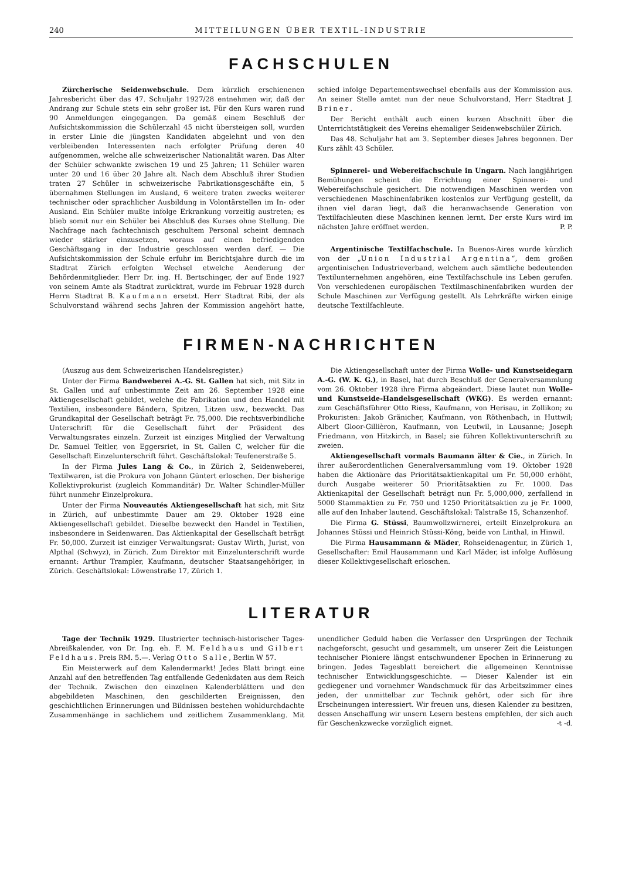240 MITTEILUNGEN ÜBER TEXTIL-INDUSTRIE
FACHSCHULEN
Zürcherische Seidenwebschule. Dem kürzlich erschienenen Jahresbericht über das 47. Schuljahr 1927/28 entnehmen wir, daß der Andrang zur Schule stets ein sehr großer ist. Für den Kurs waren rund 90 Anmeldungen eingegangen. Da gemäß einem Beschluß der Aufsichtskommission die Schülerzahl 45 nicht übersteigen soll, wurden in erster Linie die jüngsten Kandidaten abgelehnt und von den verbleibenden Interessenten nach erfolgter Prüfung deren 40 aufgenommen, welche alle schweizerischer Nationalität waren. Das Alter der Schüler schwankte zwischen 19 und 25 Jahren; 11 Schüler waren unter 20 und 16 über 20 Jahre alt. Nach dem Abschluß ihrer Studien traten 27 Schüler in schweizerische Fabrikationsgeschäfte ein, 5 übernahmen Stellungen im Ausland, 6 weitere traten zwecks weiterer technischer oder sprachlicher Ausbildung in Volontärstellen im In- oder Ausland. Ein Schüler mußte infolge Erkrankung vorzeitig austreten; es blieb somit nur ein Schüler bei Abschluß des Kurses ohne Stellung. Die Nachfrage nach fachtechnisch geschultem Personal scheint demnach wieder stärker einzusetzen, woraus auf einen befriedigenden Geschäftsgang in der Industrie geschlossen werden darf. — Die Aufsichtskommission der Schule erfuhr im Berichtsjahre durch die im Stadtrat Zürich erfolgten Wechsel etwelche Aenderung der Behördenmitglieder. Herr Dr. ing. H. Bertschinger, der auf Ende 1927 von seinem Amte als Stadtrat zurücktrat, wurde im Februar 1928 durch Herrn Stadtrat B. Kaufmann ersetzt. Herr Stadtrat Ribi, der als Schulvorstand während sechs Jahren der Kommission angehört hatte, schied infolge Departementswechsel ebenfalls aus der Kommission aus. An seiner Stelle amtet nun der neue Schulvorstand, Herr Stadtrat J. Briner.
Der Bericht enthält auch einen kurzen Abschnitt über die Unterrichtstätigkeit des Vereins ehemaliger Seidenwebschüler Zürich.
Das 48. Schuljahr hat am 3. September dieses Jahres begonnen. Der Kurs zählt 43 Schüler.
Spinnerei- und Webereifachschule in Ungarn. Nach langjährigen Bemühungen scheint die Errichtung einer Spinnerei- und Webereifachschule gesichert. Die notwendigen Maschinen werden von verschiedenen Maschinenfabriken kostenlos zur Verfügung gestellt, da ihnen viel daran liegt, daß die heranwachsende Generation von Textilfachleuten diese Maschinen kennen lernt. Der erste Kurs wird im nächsten Jahre eröffnet werden. P. P.
Argentinische Textilfachschule. In Buenos-Aires wurde kürzlich von der „Union Industrial Argentina“, dem großen argentinischen Industrieverband, welchem auch sämtliche bedeutenden Textilunternehmen angehören, eine Textilfachschule ins Leben gerufen. Von verschiedenen europäischen Textilmaschinenfabriken wurden der Schule Maschinen zur Verfügung gestellt. Als Lehrkräfte wirken einige deutsche Textilfachleute.
FIRMEN-NACHRICHTEN
(Auszug aus dem Schweizerischen Handelsregister.)
Unter der Firma Bandweberei A.-G. St. Gallen hat sich, mit Sitz in St. Gallen und auf unbestimmte Zeit am 26. September 1928 eine Aktiengesellschaft gebildet, welche die Fabrikation und den Handel mit Textilien, insbesondere Bändern, Spitzen, Litzen usw., bezweckt. Das Grundkapital der Gesellschaft beträgt Fr. 75,000. Die rechtsverbindliche Unterschrift für die Gesellschaft führt der Präsident des Verwaltungsrates einzeln. Zurzeit ist einziges Mitglied der Verwaltung Dr. Samuel Teitler, von Eggersriet, in St. Gallen C, welcher für die Gesellschaft Einzelunterschrift führt. Geschäftslokal: Teufenerstraße 5.
In der Firma Jules Lang & Co., in Zürich 2, Seidenweberei, Textilwaren, ist die Prokura von Johann Güntert erloschen. Der bisherige Kollektivprokurist (zugleich Kommanditär) Dr. Walter Schindler-Müller führt nunmehr Einzelprokura.
Unter der Firma Nouveautés Aktiengesellschaft hat sich, mit Sitz in Zürich, auf unbestimmte Dauer am 29. Oktober 1928 eine Aktiengesellschaft gebildet. Dieselbe bezweckt den Handel in Textilien, insbesondere in Seidenwaren. Das Aktienkapital der Gesellschaft beträgt Fr. 50,000. Zurzeit ist einziger Verwaltungsrat: Gustav Wirth, Jurist, von Alpthal (Schwyz), in Zürich. Zum Direktor mit Einzelunterschrift wurde ernannt: Arthur Trampler, Kaufmann, deutscher Staatsangehöriger, in Zürich. Geschäftslokal: Löwenstraße 17, Zürich 1.
Die Aktiengesellschaft unter der Firma Wolle- und Kunstseidegarn A.-G. (W. K. G.), in Basel, hat durch Beschluß der Generalversammlung vom 26. Oktober 1928 ihre Firma abgeändert. Diese lautet nun Wolle- und Kunstseide-Handelsgesellschaft (WKG). Es werden ernannt: zum Geschäftsführer Otto Riess, Kaufmann, von Herisau, in Zollikon; zu Prokuristen: Jakob Gränicher, Kaufmann, von Röthenbach, in Huttwil; Albert Gloor-Gillièron, Kaufmann, von Leutwil, in Lausanne; Joseph Friedmann, von Hitzkirch, in Basel; sie führen Kollektivunterschrift zu zweien.
Aktiengesellschaft vormals Baumann älter & Cie., in Zürich. In ihrer außerordentlichen Generalversammlung vom 19. Oktober 1928 haben die Aktionäre das Prioritätsaktienkapital um Fr. 50,000 erhöht, durch Ausgabe weiterer 50 Prioritätsaktien zu Fr. 1000. Das Aktienkapital der Gesellschaft beträgt nun Fr. 5,000,000, zerfallend in 5000 Stammaktien zu Fr. 750 und 1250 Prioritätsaktien zu je Fr. 1000, alle auf den Inhaber lautend. Geschäftslokal: Talstraße 15, Schanzenhof.
Die Firma G. Stüssi, Baumwollzwirnerei, erteilt Einzelprokura an Johannes Stüssi und Heinrich Stüssi-Köng, beide von Linthal, in Hinwil.
Die Firma Hausammann & Mäder, Rohseidenagentur, in Zürich 1, Gesellschafter: Emil Hausammann und Karl Mäder, ist infolge Auflösung dieser Kollektivgesellschaft erloschen.
LITERATUR
Tage der Technik 1929. Illustrierter technisch-historischer Tages-Abreißkalender, von Dr. Ing. eh. F. M. Feldhaus und Gilbert Feldhaus. Preis RM. 5.—. Verlag Otto Salle, Berlin W 57.
Ein Meisterwerk auf dem Kalendermarkt! Jedes Blatt bringt eine Anzahl auf den betreffenden Tag entfallende Gedenkdaten aus dem Reich der Technik. Zwischen den einzelnen Kalenderblättern und den abgebildeten Maschinen, den geschilderten Ereignissen, den geschichtlichen Erinnerungen und Bildnissen bestehen wohldurchdachte Zusammenhänge in sachlichem und zeitlichem Zusammenklang. Mit unendlicher Geduld haben die Verfasser den Ursprüngen der Technik nachgeforscht, gesucht und gesammelt, um unserer Zeit die Leistungen technischer Pioniere längst entschwundener Epochen in Erinnerung zu bringen. Jedes Tagesblatt bereichert die allgemeinen Kenntnisse technischer Entwicklungsgeschichte. — Dieser Kalender ist ein gediegener und vornehmer Wandschmuck für das Arbeitszimmer eines jeden, der unmittelbar zur Technik gehört, oder sich für ihre Erscheinungen interessiert. Wir freuen uns, diesen Kalender zu besitzen, dessen Anschaffung wir unsern Lesern bestens empfehlen, der sich auch für Geschenkzwecke vorzüglich eignet. -t -d.